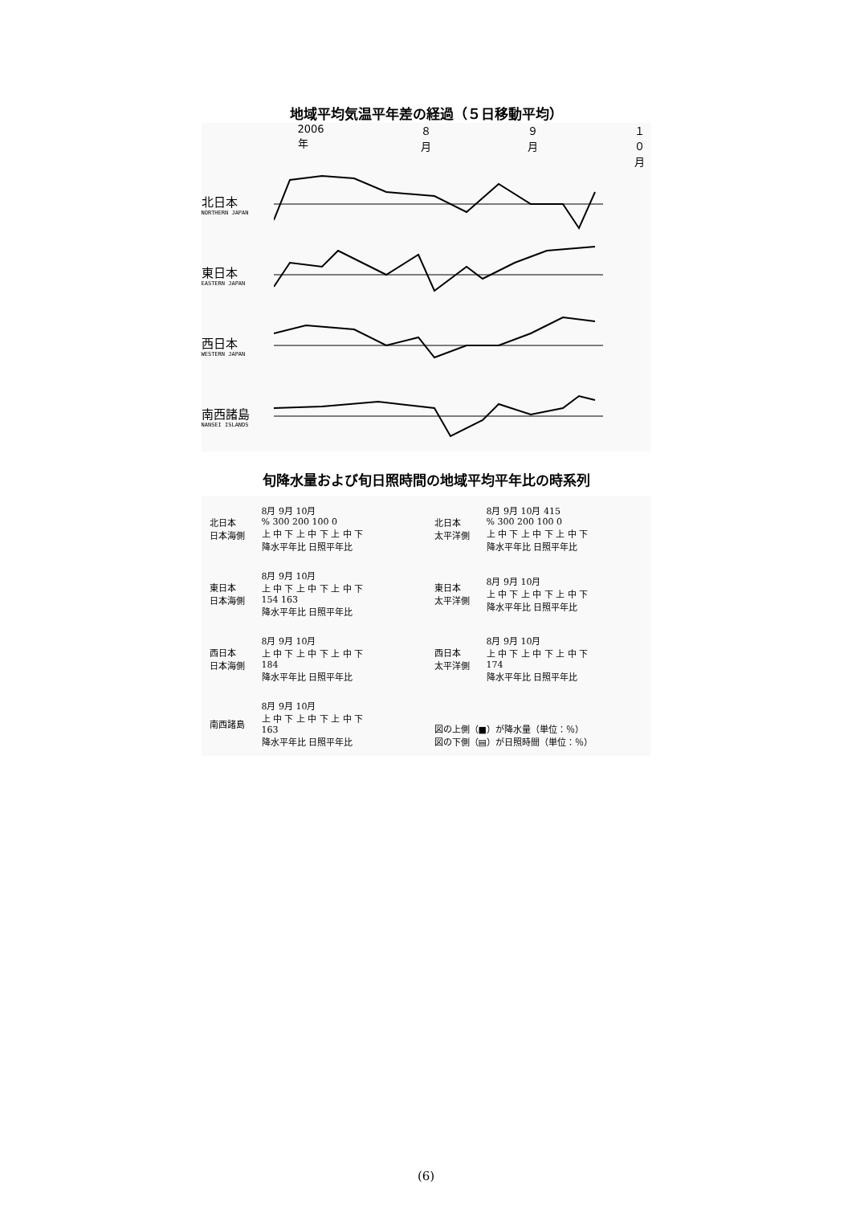地域平均気温平年差の経過（５日移動平均）
2006年 ８月 ９月 １０月
北日本
NORTHERN JAPAN
東日本
EASTERN JAPAN
西日本
WESTERN JAPAN
南西諸島
NANSEI ISLANDS
旬降水量および旬日照時間の地域平均平年比の時系列
北日本
日本海側 8月 9月 10月
% 300 200 100 0
上 中 下 上 中 下 上 中 下
降水平年比 日照平年比
北日本
太平洋側 8月 9月 10月 415
% 300 200 100 0
上 中 下 上 中 下 上 中 下
降水平年比 日照平年比
東日本
日本海側 8月 9月 10月
上 中 下 上 中 下 上 中 下
154 163
降水平年比 日照平年比
東日本
太平洋側 8月 9月 10月
上 中 下 上 中 下 上 中 下
降水平年比 日照平年比
西日本
日本海側 8月 9月 10月
上 中 下 上 中 下 上 中 下
184
降水平年比 日照平年比
西日本
太平洋側 8月 9月 10月
上 中 下 上 中 下 上 中 下
174
降水平年比 日照平年比
南西諸島 8月 9月 10月
上 中 下 上 中 下 上 中 下
163
降水平年比 日照平年比
図の上側（■）が降水量（単位：％）
図の下側（▤）が日照時間（単位：％）
(6)